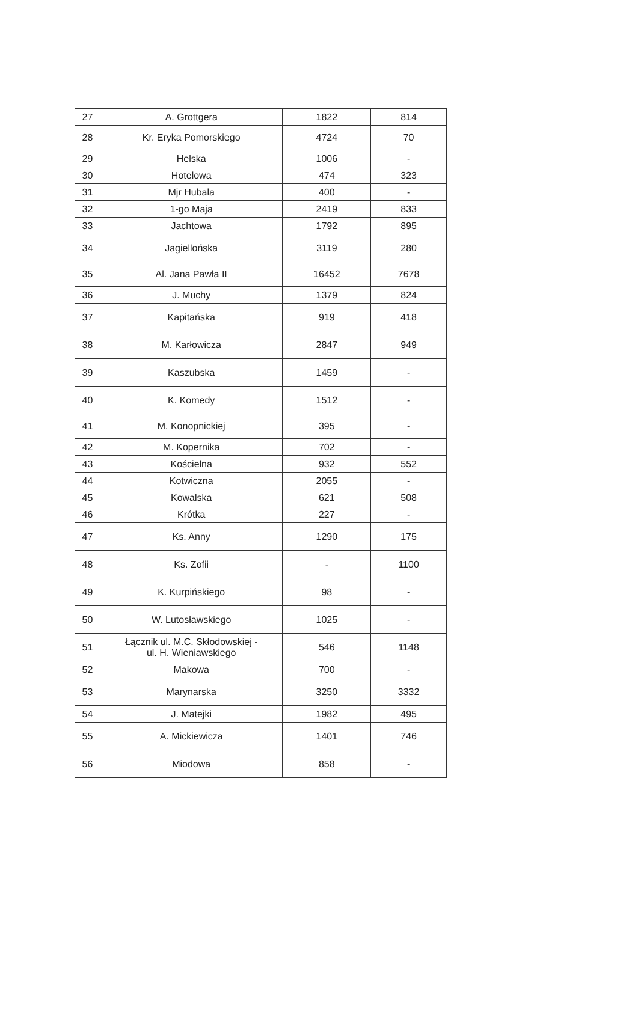| 27 | A. Grottgera | 1822 | 814 |
| 28 | Kr. Eryka Pomorskiego | 4724 | 70 |
| 29 | Helska | 1006 | - |
| 30 | Hotelowa | 474 | 323 |
| 31 | Mjr Hubala | 400 | - |
| 32 | 1-go Maja | 2419 | 833 |
| 33 | Jachtowa | 1792 | 895 |
| 34 | Jagiellońska | 3119 | 280 |
| 35 | Al. Jana Pawła II | 16452 | 7678 |
| 36 | J. Muchy | 1379 | 824 |
| 37 | Kapitańska | 919 | 418 |
| 38 | M. Karłowicza | 2847 | 949 |
| 39 | Kaszubska | 1459 | - |
| 40 | K. Komedy | 1512 | - |
| 41 | M. Konopnickiej | 395 | - |
| 42 | M. Kopernika | 702 | - |
| 43 | Kościelna | 932 | 552 |
| 44 | Kotwiczna | 2055 | - |
| 45 | Kowalska | 621 | 508 |
| 46 | Krótka | 227 | - |
| 47 | Ks. Anny | 1290 | 175 |
| 48 | Ks. Zofii | - | 1100 |
| 49 | K. Kurpińskiego | 98 | - |
| 50 | W. Lutosławskiego | 1025 | - |
| 51 | Łącznik ul. M.C. Skłodowskiej - ul. H. Wieniawskiego | 546 | 1148 |
| 52 | Makowa | 700 | - |
| 53 | Marynarska | 3250 | 3332 |
| 54 | J. Matejki | 1982 | 495 |
| 55 | A. Mickiewicza | 1401 | 746 |
| 56 | Miodowa | 858 | - |